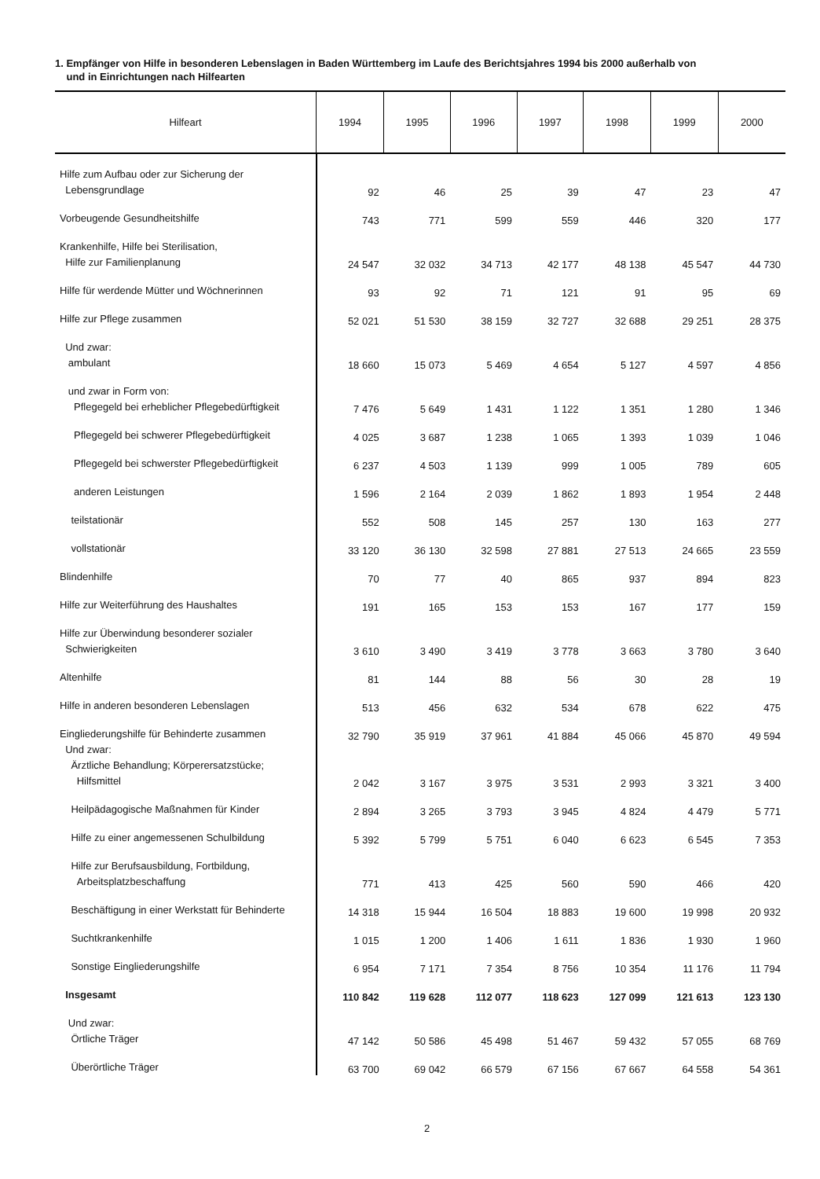1. Empfänger von Hilfe in besonderen Lebenslagen in Baden Württemberg im Laufe des Berichtsjahres 1994 bis 2000 außerhalb von
und in Einrichtungen nach Hilfearten
| Hilfeart | 1994 | 1995 | 1996 | 1997 | 1998 | 1999 | 2000 |
| --- | --- | --- | --- | --- | --- | --- | --- |
| Hilfe zum Aufbau oder zur Sicherung der Lebensgrundlage | 92 | 46 | 25 | 39 | 47 | 23 | 47 |
| Vorbeugende Gesundheitshilfe | 743 | 771 | 599 | 559 | 446 | 320 | 177 |
| Krankenhilfe, Hilfe bei Sterilisation, Hilfe zur Familienplanung | 24 547 | 32 032 | 34 713 | 42 177 | 48 138 | 45 547 | 44 730 |
| Hilfe für werdende Mütter und Wöchnerinnen | 93 | 92 | 71 | 121 | 91 | 95 | 69 |
| Hilfe zur Pflege zusammen | 52 021 | 51 530 | 38 159 | 32 727 | 32 688 | 29 251 | 28 375 |
| Und zwar: ambulant | 18 660 | 15 073 | 5 469 | 4 654 | 5 127 | 4 597 | 4 856 |
| und zwar in Form von: Pflegegeld bei erheblicher Pflegebedürftigkeit | 7 476 | 5 649 | 1 431 | 1 122 | 1 351 | 1 280 | 1 346 |
| Pflegegeld bei schwerer Pflegebedürftigkeit | 4 025 | 3 687 | 1 238 | 1 065 | 1 393 | 1 039 | 1 046 |
| Pflegegeld bei schwerster Pflegebedürftigkeit | 6 237 | 4 503 | 1 139 | 999 | 1 005 | 789 | 605 |
| anderen Leistungen | 1 596 | 2 164 | 2 039 | 1 862 | 1 893 | 1 954 | 2 448 |
| teilstationär | 552 | 508 | 145 | 257 | 130 | 163 | 277 |
| vollstationär | 33 120 | 36 130 | 32 598 | 27 881 | 27 513 | 24 665 | 23 559 |
| Blindenhilfe | 70 | 77 | 40 | 865 | 937 | 894 | 823 |
| Hilfe zur Weiterführung des Haushaltes | 191 | 165 | 153 | 153 | 167 | 177 | 159 |
| Hilfe zur Überwindung besonderer sozialer Schwierigkeiten | 3 610 | 3 490 | 3 419 | 3 778 | 3 663 | 3 780 | 3 640 |
| Altenhilfe | 81 | 144 | 88 | 56 | 30 | 28 | 19 |
| Hilfe in anderen besonderen Lebenslagen | 513 | 456 | 632 | 534 | 678 | 622 | 475 |
| Eingliederungshilfe für Behinderte zusammen | 32 790 | 35 919 | 37 961 | 41 884 | 45 066 | 45 870 | 49 594 |
| Und zwar: Ärztliche Behandlung; Körperersatzstücke; Hilfsmittel | 2 042 | 3 167 | 3 975 | 3 531 | 2 993 | 3 321 | 3 400 |
| Heilpädagogische Maßnahmen für Kinder | 2 894 | 3 265 | 3 793 | 3 945 | 4 824 | 4 479 | 5 771 |
| Hilfe zu einer angemessenen Schulbildung | 5 392 | 5 799 | 5 751 | 6 040 | 6 623 | 6 545 | 7 353 |
| Hilfe zur Berufsausbildung, Fortbildung, Arbeitsplatzbeschaffung | 771 | 413 | 425 | 560 | 590 | 466 | 420 |
| Beschäftigung in einer Werkstatt für Behinderte | 14 318 | 15 944 | 16 504 | 18 883 | 19 600 | 19 998 | 20 932 |
| Suchtkrankenhilfe | 1 015 | 1 200 | 1 406 | 1 611 | 1 836 | 1 930 | 1 960 |
| Sonstige Eingliederungshilfe | 6 954 | 7 171 | 7 354 | 8 756 | 10 354 | 11 176 | 11 794 |
| Insgesamt | 110 842 | 119 628 | 112 077 | 118 623 | 127 099 | 121 613 | 123 130 |
| Und zwar: Örtliche Träger | 47 142 | 50 586 | 45 498 | 51 467 | 59 432 | 57 055 | 68 769 |
| Überörtliche Träger | 63 700 | 69 042 | 66 579 | 67 156 | 67 667 | 64 558 | 54 361 |
2